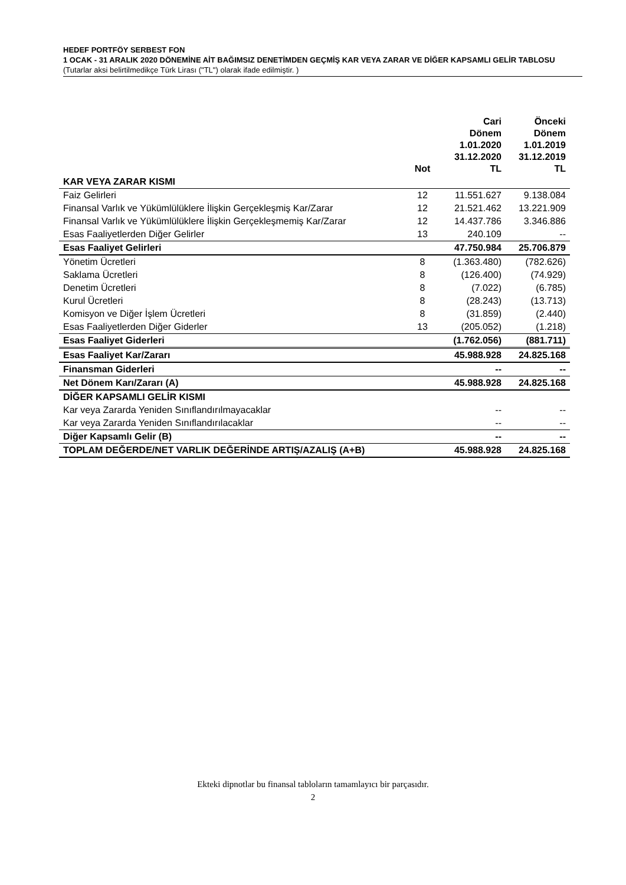HEDEF PORTFÖY SERBEST FON
1 OCAK - 31 ARALIK 2020 DÖNEMİNE AİT BAĞIMSIZ DENETİMDEN GEÇMİŞ KAR VEYA ZARAR VE DİĞER KAPSAMLI GELİR TABLOSU
(Tutarlar aksi belirtilmedikçe Türk Lirası ("TL") olarak ifade edilmiştir. )
| | Not | Cari Dönem 1.01.2020 31.12.2020 TL | Önceki Dönem 1.01.2019 31.12.2019 TL |
| --- | --- | --- | --- |
| KAR VEYA ZARAR KISMI | | | |
| Faiz Gelirleri | 12 | 11.551.627 | 9.138.084 |
| Finansal Varlık ve Yükümlülüklere İlişkin Gerçekleşmiş Kar/Zarar | 12 | 21.521.462 | 13.221.909 |
| Finansal Varlık ve Yükümlülüklere İlişkin Gerçekleşmemiş Kar/Zarar | 12 | 14.437.786 | 3.346.886 |
| Esas Faaliyetlerden Diğer Gelirler | 13 | 240.109 | -- |
| Esas Faaliyet Gelirleri | | 47.750.984 | 25.706.879 |
| Yönetim Ücretleri | 8 | (1.363.480) | (782.626) |
| Saklama Ücretleri | 8 | (126.400) | (74.929) |
| Denetim Ücretleri | 8 | (7.022) | (6.785) |
| Kurul Ücretleri | 8 | (28.243) | (13.713) |
| Komisyon ve Diğer İşlem Ücretleri | 8 | (31.859) | (2.440) |
| Esas Faaliyetlerden Diğer Giderler | 13 | (205.052) | (1.218) |
| Esas Faaliyet Giderleri | | (1.762.056) | (881.711) |
| Esas Faaliyet Kar/Zararı | | 45.988.928 | 24.825.168 |
| Finansman Giderleri | | -- | -- |
| Net Dönem Karı/Zararı (A) | | 45.988.928 | 24.825.168 |
| DİĞER KAPSAMLI GELİR KISMI | | | |
| Kar veya Zararda Yeniden Sınıflandırılmayacaklar | | -- | -- |
| Kar veya Zararda Yeniden Sınıflandırılacaklar | | -- | -- |
| Diğer Kapsamlı Gelir (B) | | -- | -- |
| TOPLAM DEĞERDE/NET VARLIK DEĞERİNDE ARTIŞ/AZALIŞ (A+B) | | 45.988.928 | 24.825.168 |
Ekteki dipnotlar bu finansal tabloların tamamlayıcı bir parçasıdır.
2